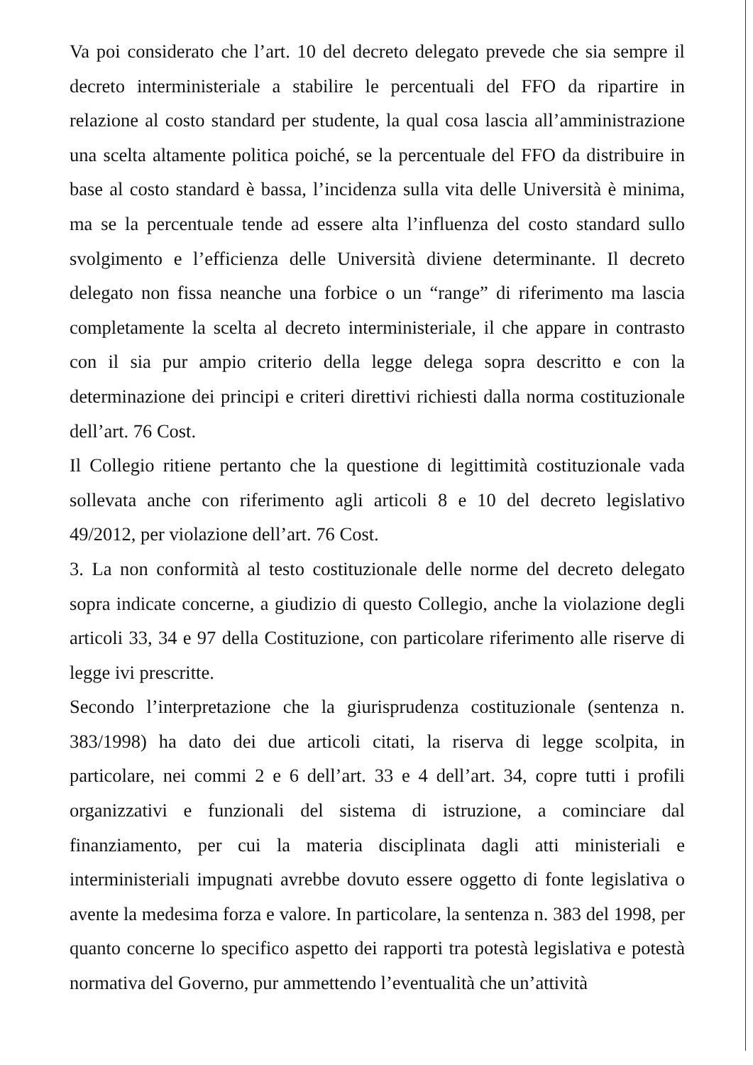Va poi considerato che l’art. 10 del decreto delegato prevede che sia sempre il decreto interministeriale a stabilire le percentuali del FFO da ripartire in relazione al costo standard per studente, la qual cosa lascia all’amministrazione una scelta altamente politica poiché, se la percentuale del FFO da distribuire in base al costo standard è bassa, l’incidenza sulla vita delle Università è minima, ma se la percentuale tende ad essere alta l’influenza del costo standard sullo svolgimento e l’efficienza delle Università diviene determinante. Il decreto delegato non fissa neanche una forbice o un “range” di riferimento ma lascia completamente la scelta al decreto interministeriale, il che appare in contrasto con il sia pur ampio criterio della legge delega sopra descritto e con la determinazione dei principi e criteri direttivi richiesti dalla norma costituzionale dell’art. 76 Cost.
Il Collegio ritiene pertanto che la questione di legittimità costituzionale vada sollevata anche con riferimento agli articoli 8 e 10 del decreto legislativo 49/2012, per violazione dell’art. 76 Cost.
3. La non conformità al testo costituzionale delle norme del decreto delegato sopra indicate concerne, a giudizio di questo Collegio, anche la violazione degli articoli 33, 34 e 97 della Costituzione, con particolare riferimento alle riserve di legge ivi prescritte.
Secondo l’interpretazione che la giurisprudenza costituzionale (sentenza n. 383/1998) ha dato dei due articoli citati, la riserva di legge scolpita, in particolare, nei commi 2 e 6 dell’art. 33 e 4 dell’art. 34, copre tutti i profili organizzativi e funzionali del sistema di istruzione, a cominciare dal finanziamento, per cui la materia disciplinata dagli atti ministeriali e interministeriali impugnati avrebbe dovuto essere oggetto di fonte legislativa o avente la medesima forza e valore. In particolare, la sentenza n. 383 del 1998, per quanto concerne lo specifico aspetto dei rapporti tra potestà legislativa e potestà normativa del Governo, pur ammettendo l’eventualità che un’attività